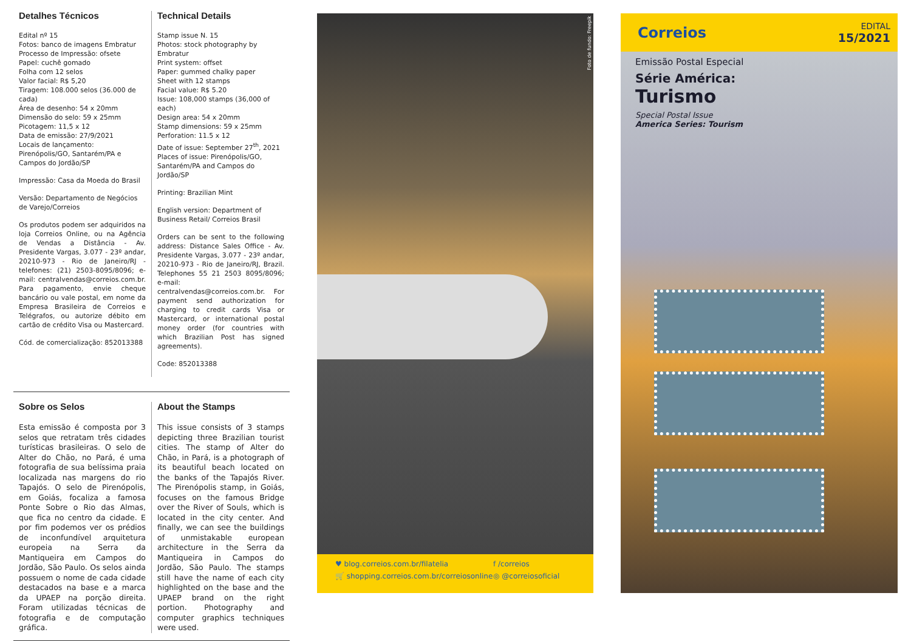Detalhes Técnicos
Edital nº 15
Fotos: banco de imagens Embratur
Processo de Impressão: ofsete
Papel: cuchê gomado
Folha com 12 selos
Valor facial: R$ 5,20
Tiragem: 108.000 selos (36.000 de cada)
Área de desenho: 54 x 20mm
Dimensão do selo: 59 x 25mm
Picotagem: 11,5 x 12
Data de emissão: 27/9/2021
Locais de lançamento: Pirenópolis/GO, Santarém/PA e Campos do Jordão/SP
Impressão: Casa da Moeda do Brasil
Versão: Departamento de Negócios de Varejo/Correios
Os produtos podem ser adquiridos na loja Correios Online, ou na Agência de Vendas a Distância - Av. Presidente Vargas, 3.077 - 23º andar, 20210-973 - Rio de Janeiro/RJ - telefones: (21) 2503-8095/8096; e-mail: centralvendas@correios.com.br. Para pagamento, envie cheque bancário ou vale postal, em nome da Empresa Brasileira de Correios e Telégrafos, ou autorize débito em cartão de crédito Visa ou Mastercard.
Cód. de comercialização: 852013388
Technical Details
Stamp issue N. 15
Photos: stock photography by Embratur
Print system: offset
Paper: gummed chalky paper
Sheet with 12 stamps
Facial value: R$ 5.20
Issue: 108,000 stamps (36,000 of each)
Design area: 54 x 20mm
Stamp dimensions: 59 x 25mm
Perforation: 11.5 x 12
Date of issue: September 27<sup>th</sup>, 2021
Places of issue: Pirenópolis/GO, Santarém/PA and Campos do Jordão/SP
Printing: Brazilian Mint
English version: Department of Business Retail/ Correios Brasil
Orders can be sent to the following address: Distance Sales Office - Av. Presidente Vargas, 3.077 - 23º andar, 20210-973 - Rio de Janeiro/RJ, Brazil. Telephones 55 21 2503 8095/8096; e-mail: centralvendas@correios.com.br. For payment send authorization for charging to credit cards Visa or Mastercard, or international postal money order (for countries with which Brazilian Post has signed agreements).
Code: 852013388
Sobre os Selos
Esta emissão é composta por 3 selos que retratam três cidades turísticas brasileiras. O selo de Alter do Chão, no Pará, é uma fotografia de sua belíssima praia localizada nas margens do rio Tapajós. O selo de Pirenópolis, em Goiás, focaliza a famosa Ponte Sobre o Rio das Almas, que fica no centro da cidade. E por fim podemos ver os prédios de inconfundível arquitetura europeia na Serra da Mantiqueira em Campos do Jordão, São Paulo. Os selos ainda possuem o nome de cada cidade destacados na base e a marca da UPAEP na porção direita. Foram utilizadas técnicas de fotografia e de computação gráfica.
About the Stamps
This issue consists of 3 stamps depicting three Brazilian tourist cities. The stamp of Alter do Chão, in Pará, is a photograph of its beautiful beach located on the banks of the Tapajós River. The Pirenópolis stamp, in Goiás, focuses on the famous Bridge over the River of Souls, which is located in the city center. And finally, we can see the buildings of unmistakable european architecture in the Serra da Mantiqueira in Campos do Jordão, São Paulo. The stamps still have the name of each city highlighted on the base and the UPAEP brand on the right portion. Photography and computer graphics techniques were used.
Foto de fundo: Freepik
♥ blog.correios.com.br/filatelia
🛒 shopping.correios.com.br/correiosonline
f /correios
◎ @correiosoficial
Correios
EDITAL
15/2021
Emissão Postal Especial
Série América:
Turismo
Special Postal Issue
America Series: Tourism
​
​
​